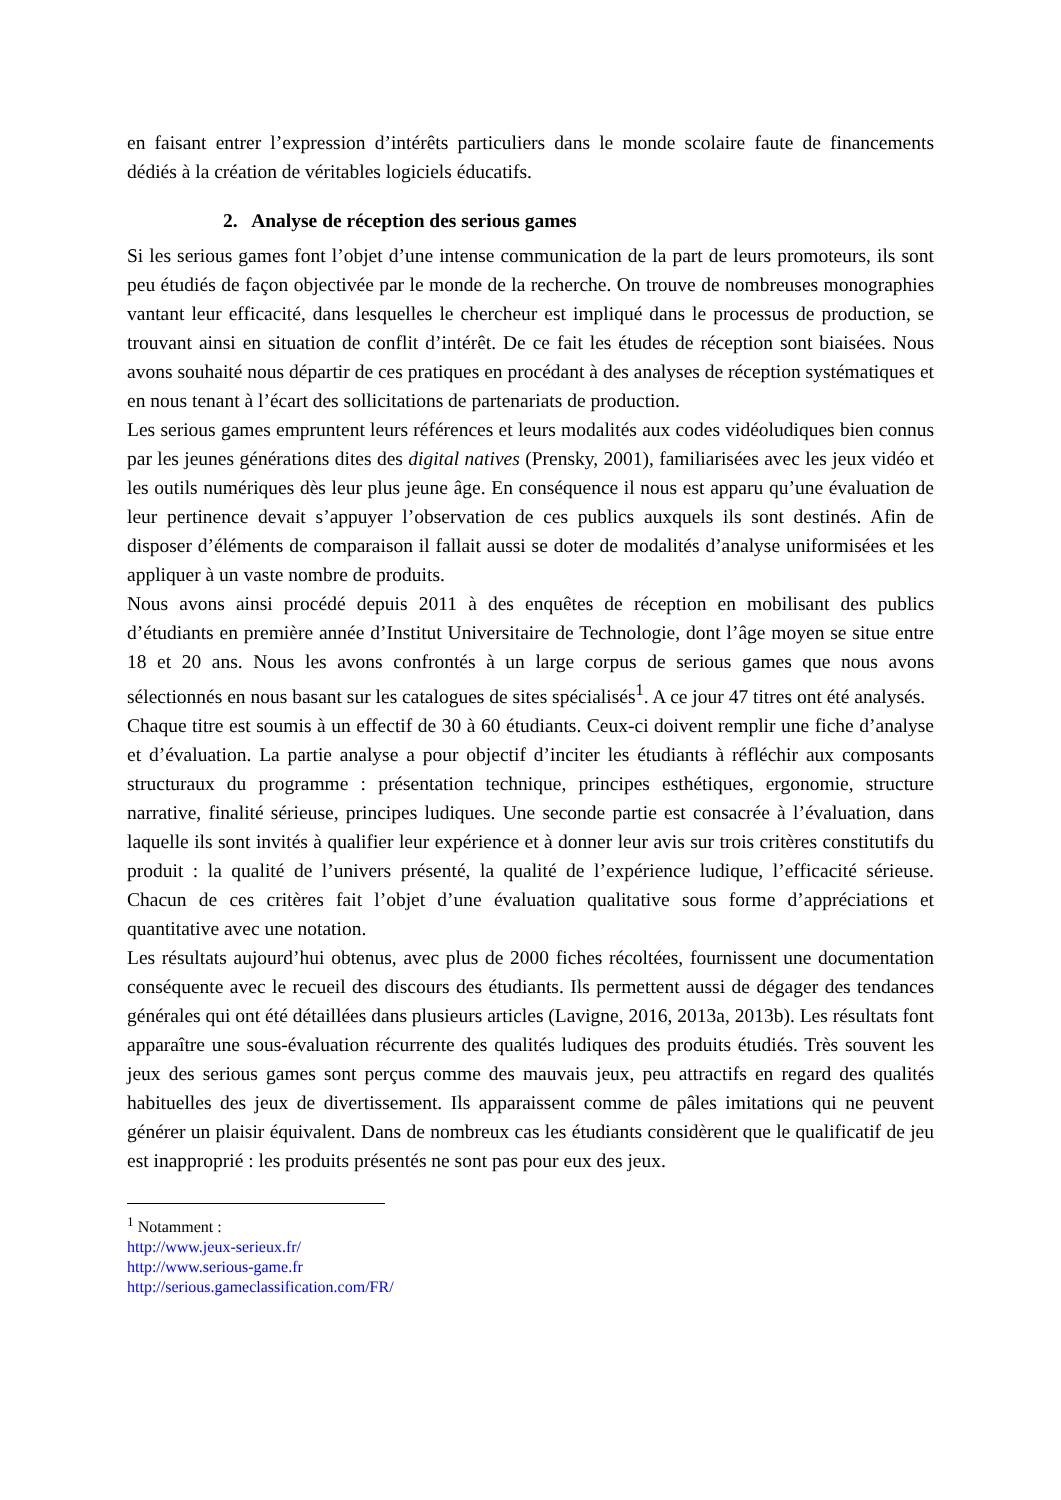en faisant entrer l’expression d’intérêts particuliers dans le monde scolaire faute de financements dédiés à la création de véritables logiciels éducatifs.
2. Analyse de réception des serious games
Si les serious games font l’objet d’une intense communication de la part de leurs promoteurs, ils sont peu étudiés de façon objectivée par le monde de la recherche. On trouve de nombreuses monographies vantant leur efficacité, dans lesquelles le chercheur est impliqué dans le processus de production, se trouvant ainsi en situation de conflit d’intérêt. De ce fait les études de réception sont biaisées. Nous avons souhaité nous départir de ces pratiques en procédant à des analyses de réception systématiques et en nous tenant à l’écart des sollicitations de partenariats de production.
Les serious games empruntent leurs références et leurs modalités aux codes vidéoludiques bien connus par les jeunes générations dites des digital natives (Prensky, 2001), familiarisées avec les jeux vidéo et les outils numériques dès leur plus jeune âge. En conséquence il nous est apparu qu’une évaluation de leur pertinence devait s’appuyer l’observation de ces publics auxquels ils sont destinés. Afin de disposer d’éléments de comparaison il fallait aussi se doter de modalités d’analyse uniformisées et les appliquer à un vaste nombre de produits.
Nous avons ainsi procédé depuis 2011 à des enquêtes de réception en mobilisant des publics d’étudiants en première année d’Institut Universitaire de Technologie, dont l’âge moyen se situe entre 18 et 20 ans. Nous les avons confrontés à un large corpus de serious games que nous avons sélectionnés en nous basant sur les catalogues de sites spécialisés<sup>1</sup>. A ce jour 47 titres ont été analysés.
Chaque titre est soumis à un effectif de 30 à 60 étudiants. Ceux-ci doivent remplir une fiche d’analyse et d’évaluation. La partie analyse a pour objectif d’inciter les étudiants à réfléchir aux composants structuraux du programme : présentation technique, principes esthétiques, ergonomie, structure narrative, finalité sérieuse, principes ludiques. Une seconde partie est consacrée à l’évaluation, dans laquelle ils sont invités à qualifier leur expérience et à donner leur avis sur trois critères constitutifs du produit : la qualité de l’univers présenté, la qualité de l’expérience ludique, l’efficacité sérieuse. Chacun de ces critères fait l’objet d’une évaluation qualitative sous forme d’appréciations et quantitative avec une notation.
Les résultats aujourd’hui obtenus, avec plus de 2000 fiches récoltées, fournissent une documentation conséquente avec le recueil des discours des étudiants. Ils permettent aussi de dégager des tendances générales qui ont été détaillées dans plusieurs articles (Lavigne, 2016, 2013a, 2013b). Les résultats font apparaître une sous-évaluation récurrente des qualités ludiques des produits étudiés. Très souvent les jeux des serious games sont perçus comme des mauvais jeux, peu attractifs en regard des qualités habituelles des jeux de divertissement. Ils apparaissent comme de pâles imitations qui ne peuvent générer un plaisir équivalent. Dans de nombreux cas les étudiants considèrent que le qualificatif de jeu est inapproprié : les produits présentés ne sont pas pour eux des jeux.
<sup>1</sup> Notamment :
http://www.jeux-serieux.fr/
http://www.serious-game.fr
http://serious.gameclassification.com/FR/